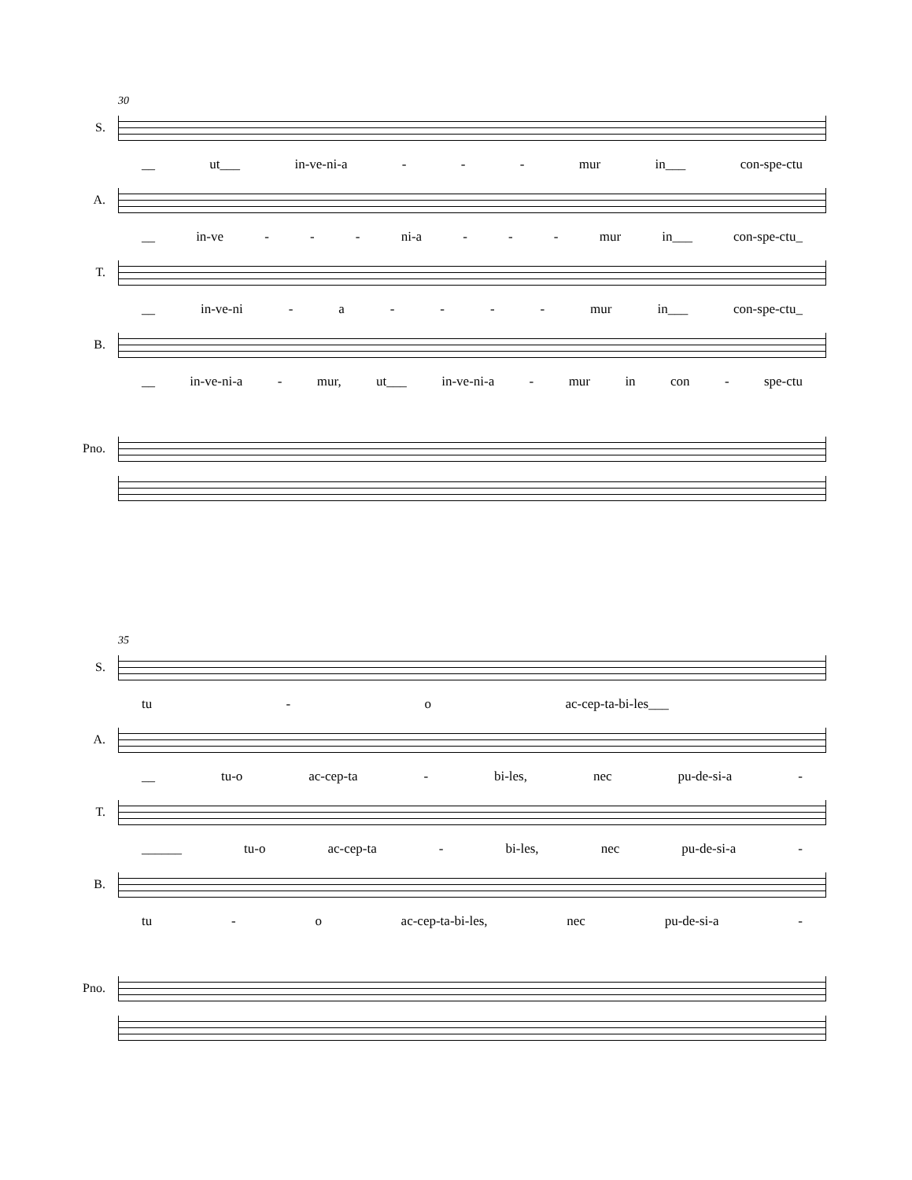30
S.
__ ut___ in-ve-ni-a - - - mur in___ con-spe-ctu
A.
__ in-ve - - - ni-a - - - mur in___ con-spe-ctu_
T.
__ in-ve-ni - a - - - - mur in___ con-spe-ctu_
B.
__ in-ve-ni-a - mur, ut___ in-ve-ni-a - mur in con - spe-ctu
Pno.
35
S.
tu - o ac-cep-ta-bi-les___
A.
__ tu-o ac-cep-ta - bi-les, nec pu-de-si-a -
T.
______ tu-o ac-cep-ta - bi-les, nec pu-de-si-a -
B.
tu - o ac-cep-ta-bi-les, nec pu-de-si-a -
Pno.